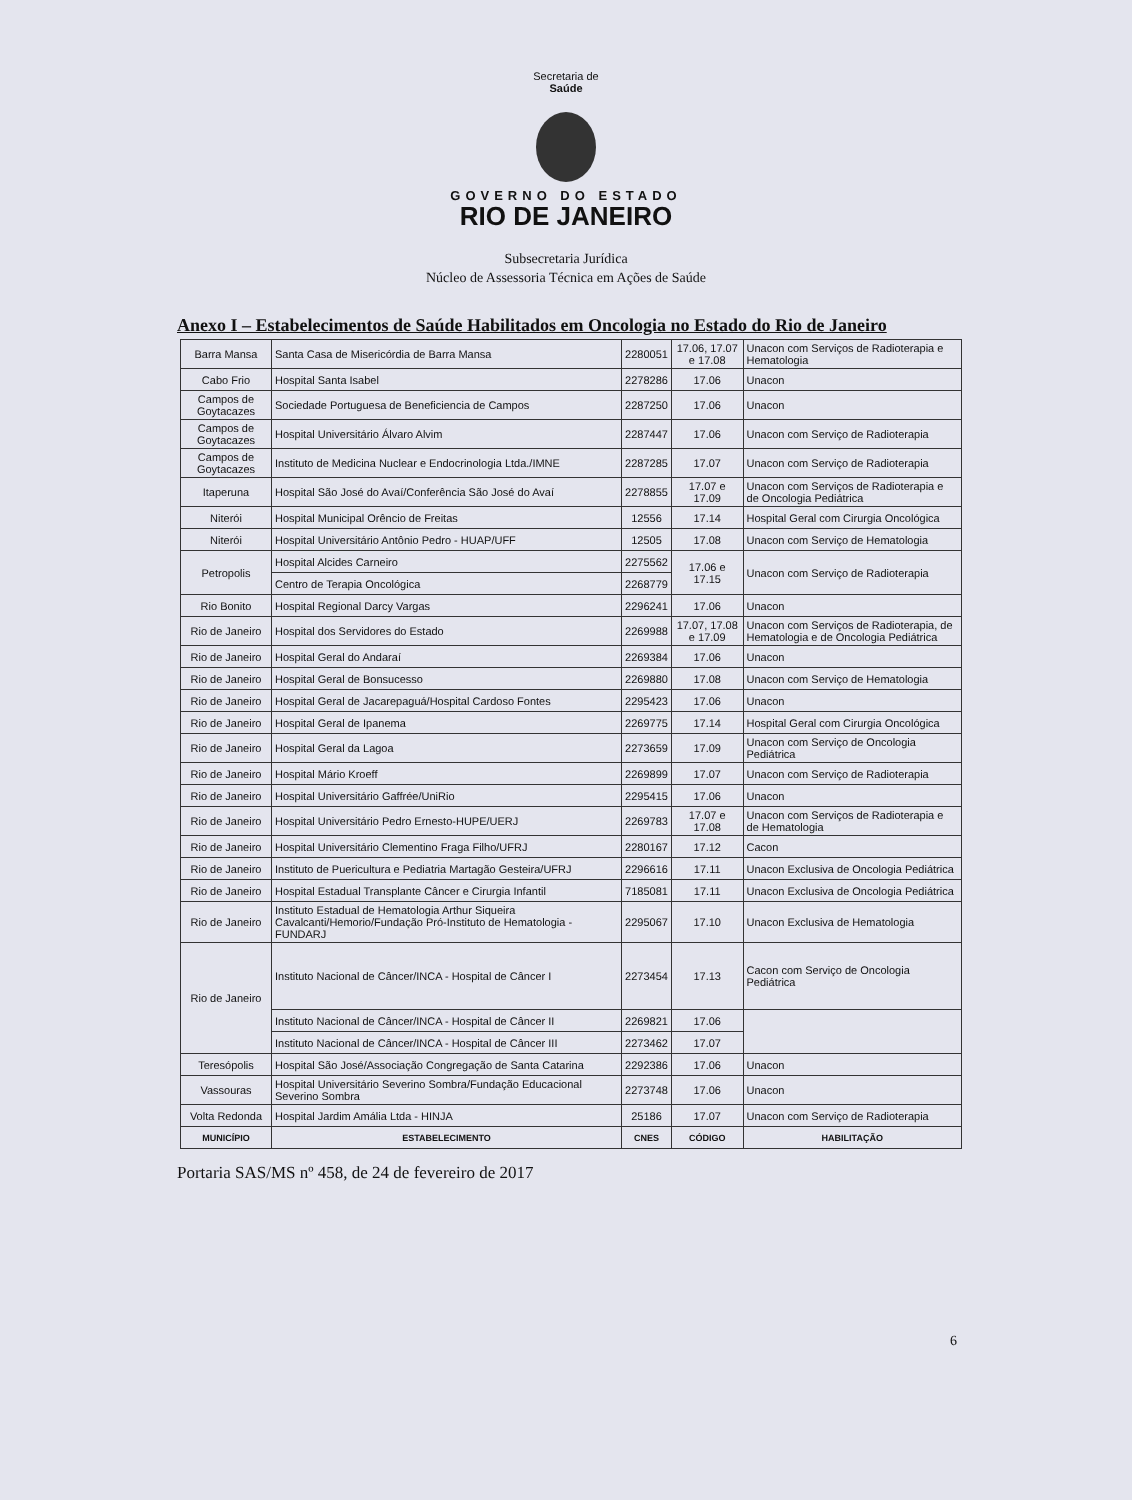Secretaria de
Saúde
GOVERNO DO ESTADO
RIO DE JANEIRO
Subsecretaria Jurídica
Núcleo de Assessoria Técnica em Ações de Saúde
Anexo I – Estabelecimentos de Saúde Habilitados em Oncologia no Estado do Rio de Janeiro
| Barra Mansa | Santa Casa de Misericórdia de Barra Mansa | 2280051 | 17.06, 17.07 e 17.08 | Unacon com Serviços de Radioterapia e Hematologia |
| Cabo Frio | Hospital Santa Isabel | 2278286 | 17.06 | Unacon |
| Campos de Goytacazes | Sociedade Portuguesa de Beneficiencia de Campos | 2287250 | 17.06 | Unacon |
| Campos de Goytacazes | Hospital Universitário Álvaro Alvim | 2287447 | 17.06 | Unacon com Serviço de Radioterapia |
| Campos de Goytacazes | Instituto de Medicina Nuclear e Endocrinologia Ltda./IMNE | 2287285 | 17.07 | Unacon com Serviço de Radioterapia |
| Itaperuna | Hospital São José do Avaí/Conferência São José do Avaí | 2278855 | 17.07 e 17.09 | Unacon com Serviços de Radioterapia e de Oncologia Pediátrica |
| Niterói | Hospital Municipal Orêncio de Freitas | 12556 | 17.14 | Hospital Geral com Cirurgia Oncológica |
| Niterói | Hospital Universitário Antônio Pedro - HUAP/UFF | 12505 | 17.08 | Unacon com Serviço de Hematologia |
| Petropolis | Hospital Alcides Carneiro | 2275562 | 17.06 e 17.15 | Unacon com Serviço de Radioterapia |
| | Centro de Terapia Oncológica | 2268779 | | |
| Rio Bonito | Hospital Regional Darcy Vargas | 2296241 | 17.06 | Unacon |
| Rio de Janeiro | Hospital dos Servidores do Estado | 2269988 | 17.07, 17.08 e 17.09 | Unacon com Serviços de Radioterapia, de Hematologia e de Oncologia Pediátrica |
| Rio de Janeiro | Hospital Geral do Andaraí | 2269384 | 17.06 | Unacon |
| Rio de Janeiro | Hospital Geral de Bonsucesso | 2269880 | 17.08 | Unacon com Serviço de Hematologia |
| Rio de Janeiro | Hospital Geral de Jacarepaguá/Hospital Cardoso Fontes | 2295423 | 17.06 | Unacon |
| Rio de Janeiro | Hospital Geral de Ipanema | 2269775 | 17.14 | Hospital Geral com Cirurgia Oncológica |
| Rio de Janeiro | Hospital Geral da Lagoa | 2273659 | 17.09 | Unacon com Serviço de Oncologia Pediátrica |
| Rio de Janeiro | Hospital Mário Kroeff | 2269899 | 17.07 | Unacon com Serviço de Radioterapia |
| Rio de Janeiro | Hospital Universitário Gaffrée/UniRio | 2295415 | 17.06 | Unacon |
| Rio de Janeiro | Hospital Universitário Pedro Ernesto-HUPE/UERJ | 2269783 | 17.07 e 17.08 | Unacon com Serviços de Radioterapia e de Hematologia |
| Rio de Janeiro | Hospital Universitário Clementino Fraga Filho/UFRJ | 2280167 | 17.12 | Cacon |
| Rio de Janeiro | Instituto de Puericultura e Pediatria Martagão Gesteira/UFRJ | 2296616 | 17.11 | Unacon Exclusiva de Oncologia Pediátrica |
| Rio de Janeiro | Hospital Estadual Transplante Câncer e Cirurgia Infantil | 7185081 | 17.11 | Unacon Exclusiva de Oncologia Pediátrica |
| Rio de Janeiro | Instituto Estadual de Hematologia Arthur Siqueira Cavalcanti/Hemorio/Fundação Pró-Instituto de Hematologia - FUNDARJ | 2295067 | 17.10 | Unacon Exclusiva de Hematologia |
| Rio de Janeiro | Instituto Nacional de Câncer/INCA - Hospital de Câncer I | 2273454 | 17.13 | Cacon com Serviço de Oncologia Pediátrica |
| | Instituto Nacional de Câncer/INCA - Hospital de Câncer II | 2269821 | 17.06 | |
| | Instituto Nacional de Câncer/INCA - Hospital de Câncer III | 2273462 | 17.07 | |
| Teresópolis | Hospital São José/Associação Congregação de Santa Catarina | 2292386 | 17.06 | Unacon |
| Vassouras | Hospital Universitário Severino Sombra/Fundação Educacional Severino Sombra | 2273748 | 17.06 | Unacon |
| Volta Redonda | Hospital Jardim Amália Ltda - HINJA | 25186 | 17.07 | Unacon com Serviço de Radioterapia |
| MUNICÍPIO | ESTABELECIMENTO | CNES | CÓDIGO | HABILITAÇÃO |
Portaria SAS/MS nº 458, de 24 de fevereiro de 2017
6